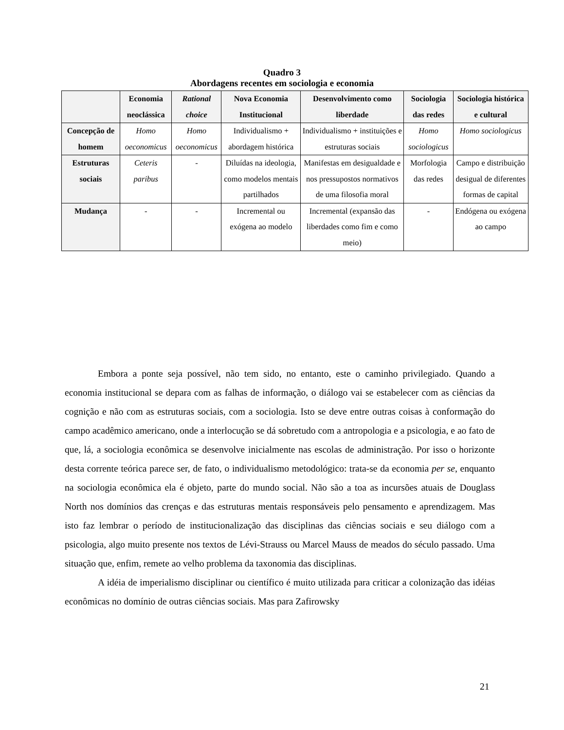Quadro 3
Abordagens recentes em sociologia e economia
| | Economia neoclássica | Rational choice | Nova Economia Institucional | Desenvolvimento como liberdade | Sociologia das redes | Sociologia histórica e cultural |
| --- | --- | --- | --- | --- | --- | --- |
| Concepção de homem | Homo oeconomicus | Homo oeconomicus | Individualismo + abordagem histórica | Individualismo + instituições e estruturas sociais | Homo sociologicus | Homo sociologicus |
| Estruturas sociais | Ceteris paribus | - | Diluídas na ideologia, como modelos mentais partilhados | Manifestas em desigualdade e nos pressupostos normativos de uma filosofia moral | Morfologia das redes | Campo e distribuição desigual de diferentes formas de capital |
| Mudança | - | - | Incremental ou exógena ao modelo | Incremental (expansão das liberdades como fim e como meio) | - | Endógena ou exógena ao campo |
Embora a ponte seja possível, não tem sido, no entanto, este o caminho privilegiado. Quando a economia institucional se depara com as falhas de informação, o diálogo vai se estabelecer com as ciências da cognição e não com as estruturas sociais, com a sociologia. Isto se deve entre outras coisas à conformação do campo acadêmico americano, onde a interlocução se dá sobretudo com a antropologia e a psicologia, e ao fato de que, lá, a sociologia econômica se desenvolve inicialmente nas escolas de administração. Por isso o horizonte desta corrente teórica parece ser, de fato, o individualismo metodológico: trata-se da economia per se, enquanto na sociologia econômica ela é objeto, parte do mundo social. Não são a toa as incursões atuais de Douglass North nos domínios das crenças e das estruturas mentais responsáveis pelo pensamento e aprendizagem. Mas isto faz lembrar o período de institucionalização das disciplinas das ciências sociais e seu diálogo com a psicologia, algo muito presente nos textos de Lévi-Strauss ou Marcel Mauss de meados do século passado. Uma situação que, enfim, remete ao velho problema da taxonomia das disciplinas.
A idéia de imperialismo disciplinar ou científico é muito utilizada para criticar a colonização das idéias econômicas no domínio de outras ciências sociais. Mas para Zafirowsky
21